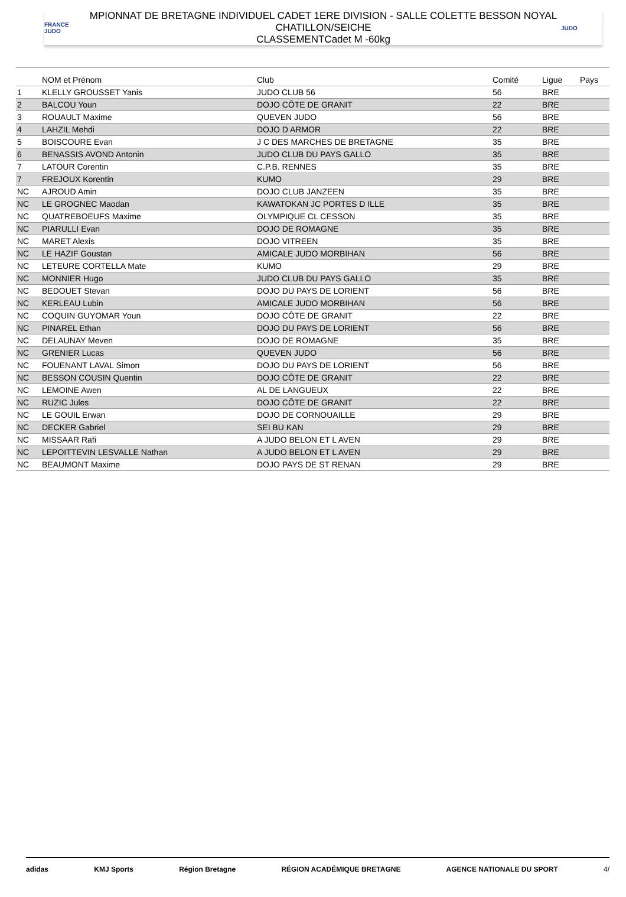FRANCE JUDO
MPIONNAT DE BRETAGNE INDIVIDUEL CADET 1ERE DIVISION - SALLE COLETTE BESSON NOYAL
CHATILLON/SEICHE
CLASSEMENTCadet M -60kg
JUDO
| | NOM et Prénom | Club | Comité | Ligue | Pays |
| --- | --- | --- | --- | --- | --- |
| 1 | KLELLY GROUSSET Yanis | JUDO CLUB 56 | 56 | BRE | |
| 2 | BALCOU Youn | DOJO CÔTE DE GRANIT | 22 | BRE | |
| 3 | ROUAULT Maxime | QUEVEN JUDO | 56 | BRE | |
| 4 | LAHZIL Mehdi | DOJO D ARMOR | 22 | BRE | |
| 5 | BOISCOURE Evan | J C DES MARCHES DE BRETAGNE | 35 | BRE | |
| 6 | BENASSIS AVOND Antonin | JUDO CLUB DU PAYS GALLO | 35 | BRE | |
| 7 | LATOUR Corentin | C.P.B. RENNES | 35 | BRE | |
| 7 | FREJOUX Korentin | KUMO | 29 | BRE | |
| NC | AJROUD Amin | DOJO CLUB JANZEEN | 35 | BRE | |
| NC | LE GROGNEC Maodan | KAWATOKAN JC PORTES D ILLE | 35 | BRE | |
| NC | QUATREBOEUFS Maxime | OLYMPIQUE CL CESSON | 35 | BRE | |
| NC | PIARULLI Evan | DOJO DE ROMAGNE | 35 | BRE | |
| NC | MARET Alexis | DOJO VITREEN | 35 | BRE | |
| NC | LE HAZIF Goustan | AMICALE JUDO MORBIHAN | 56 | BRE | |
| NC | LETEURE CORTELLA Mate | KUMO | 29 | BRE | |
| NC | MONNIER Hugo | JUDO CLUB DU PAYS GALLO | 35 | BRE | |
| NC | BEDOUET Stevan | DOJO DU PAYS DE LORIENT | 56 | BRE | |
| NC | KERLEAU Lubin | AMICALE JUDO MORBIHAN | 56 | BRE | |
| NC | COQUIN GUYOMAR Youn | DOJO CÔTE DE GRANIT | 22 | BRE | |
| NC | PINAREL Ethan | DOJO DU PAYS DE LORIENT | 56 | BRE | |
| NC | DELAUNAY Meven | DOJO DE ROMAGNE | 35 | BRE | |
| NC | GRENIER Lucas | QUEVEN JUDO | 56 | BRE | |
| NC | FOUENANT LAVAL Simon | DOJO DU PAYS DE LORIENT | 56 | BRE | |
| NC | BESSON COUSIN Quentin | DOJO CÔTE DE GRANIT | 22 | BRE | |
| NC | LEMOINE Awen | AL DE LANGUEUX | 22 | BRE | |
| NC | RUZIC Jules | DOJO CÔTE DE GRANIT | 22 | BRE | |
| NC | LE GOUIL Erwan | DOJO DE CORNOUAILLE | 29 | BRE | |
| NC | DECKER Gabriel | SEI BU KAN | 29 | BRE | |
| NC | MISSAAR Rafi | A JUDO BELON ET L AVEN | 29 | BRE | |
| NC | LEPOITTEVIN LESVALLE Nathan | A JUDO BELON ET L AVEN | 29 | BRE | |
| NC | BEAUMONT Maxime | DOJO PAYS DE ST RENAN | 29 | BRE | |
adidas KMJ Sports Région Bretagne RÉGION ACADÉMIQUE BRETAGNE AGENCE NATIONALE DU SPORT 4/